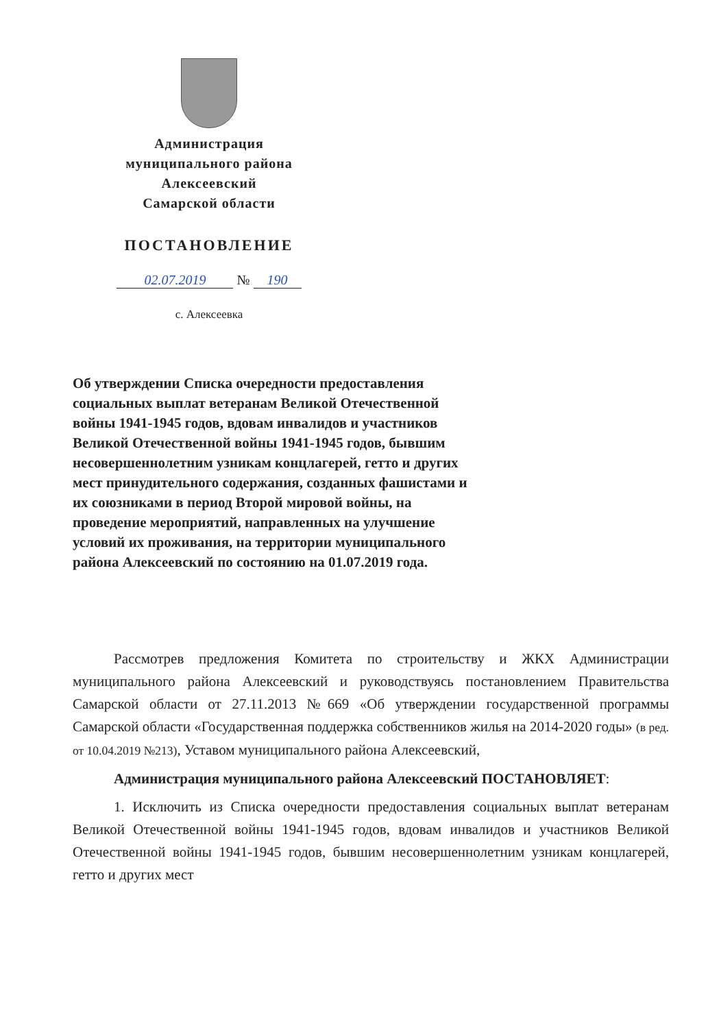Администрация
муниципального района
Алексеевский
Самарской области
ПОСТАНОВЛЕНИЕ
02.07.2019 № 190
с. Алексеевка
Об утверждении Списка очередности предоставления социальных выплат ветеранам Великой Отечественной войны 1941-1945 годов, вдовам инвалидов и участников Великой Отечественной войны 1941-1945 годов, бывшим несовершеннолетним узникам концлагерей, гетто и других мест принудительного содержания, созданных фашистами и их союзниками в период Второй мировой войны, на проведение мероприятий, направленных на улучшение условий их проживания, на территории муниципального района Алексеевский по состоянию на 01.07.2019 года.
Рассмотрев предложения Комитета по строительству и ЖКХ Администрации муниципального района Алексеевский и руководствуясь постановлением Правительства Самарской области от 27.11.2013 №669 «Об утверждении государственной программы Самарской области «Государственная поддержка собственников жилья на 2014-2020 годы» (в ред. от 10.04.2019 №213), Уставом муниципального района Алексеевский,
Администрация муниципального района Алексеевский ПОСТАНОВЛЯЕТ:
1. Исключить из Списка очередности предоставления социальных выплат ветеранам Великой Отечественной войны 1941-1945 годов, вдовам инвалидов и участников Великой Отечественной войны 1941-1945 годов, бывшим несовершеннолетним узникам концлагерей, гетто и других мест